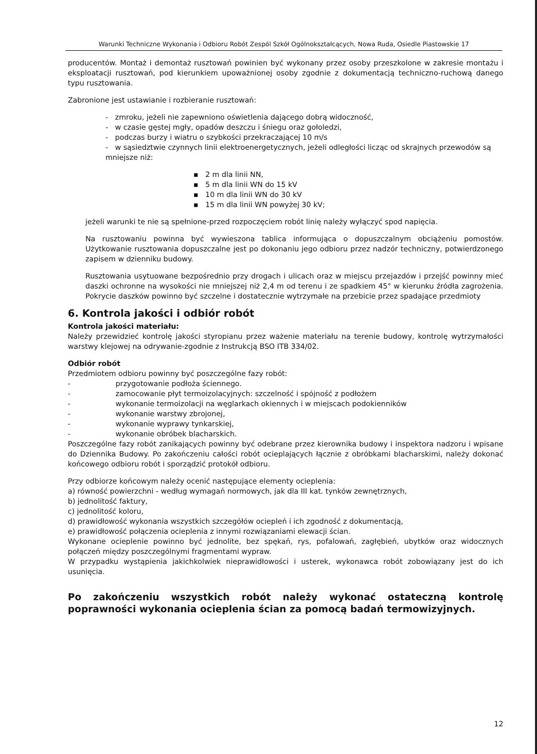Warunki Techniczne Wykonania i Odbioru Robót Zespól Szkół Ogólnokształcących, Nowa Ruda, Osiedle Piastowskie 17
producentów. Montaż i demontaż rusztowań powinien być wykonany przez osoby przeszkolone w zakresie montażu i eksploatacji rusztowań, pod kierunkiem upoważnionej osoby zgodnie z dokumentacją techniczno-ruchową danego typu rusztowania.
Zabronione jest ustawianie i rozbieranie rusztowań:
- zmroku, jeżeli nie zapewniono oświetlenia dającego dobrą widoczność,
- w czasie gęstej mgły, opadów deszczu i śniegu oraz gołoledzi,
- podczas burzy i wiatru o szybkości przekraczającej 10 m/s
- w sąsiedztwie czynnych linii elektroenergetycznych, jeżeli odległości licząc od skrajnych przewodów są mniejsze niż:
▪ 2 m dla linii NN,
▪ 5 m dla linii WN do 15 kV
▪ 10 m dla linii WN do 30 kV
▪ 15 m dla linii WN powyżej 30 kV;
jeżeli warunki te nie są spełnione-przed rozpoczęciem robót linię należy wyłączyć spod napięcia.
Na rusztowaniu powinna być wywieszona tablica informująca o dopuszczalnym obciążeniu pomostów. Użytkowanie rusztowania dopuszczalne jest po dokonaniu jego odbioru przez nadzór techniczny, potwierdzonego zapisem w dzienniku budowy.
Rusztowania usytuowane bezpośrednio przy drogach i ulicach oraz w miejscu przejazdów i przejść powinny mieć daszki ochronne na wysokości nie mniejszej niż 2,4 m od terenu i ze spadkiem 45° w kierunku źródła zagrożenia. Pokrycie daszków powinno być szczelne i dostatecznie wytrzymałe na przebicie przez spadające przedmioty
6. Kontrola jakości i odbiór robót
Kontrola jakości materiału:
Należy przewidzieć kontrolę jakości styropianu przez ważenie materiału na terenie budowy, kontrolę wytrzymałości warstwy klejowej na odrywanie-zgodnie z Instrukcją BSO ITB 334/02.
Odbiór robót
Przedmiotem odbioru powinny być poszczególne fazy robót:
- przygotowanie podłoża ściennego.
- zamocowanie płyt termoizolacyjnych: szczelność i spójność z podłożem
- wykonanie termoizolacji na węglarkach okiennych i w miejscach podokienników
- wykonanie warstwy zbrojonej,
- wykonanie wyprawy tynkarskiej,
- wykonanie obróbek blacharskich.
Poszczególne fazy robót zanikających powinny być odebrane przez kierownika budowy i inspektora nadzoru i wpisane do Dziennika Budowy. Po zakończeniu całości robót ocieplających łącznie z obróbkami blacharskimi, należy dokonać końcowego odbioru robót i sporządzić protokół odbioru.
Przy odbiorze końcowym należy ocenić następujące elementy ocieplenia:
a) równość powierzchni - według wymagań normowych, jak dla III kat. tynków zewnętrznych,
b) jednolitość faktury,
c) jednolitość koloru,
d) prawidłowość wykonania wszystkich szczegółów ociepleń i ich zgodność z dokumentacją,
e) prawidłowość połączenia ocieplenia z innymi rozwiązaniami elewacji ścian.
Wykonane ocieplenie powinno być jednolite, bez spękań, rys, pofalowań, zagłębień, ubytków oraz widocznych połączeń między poszczególnymi fragmentami wypraw.
W przypadku wystąpienia jakichkolwiek nieprawidłowości i usterek, wykonawca robót zobowiązany jest do ich usunięcia.
Po zakończeniu wszystkich robót należy wykonać ostateczną kontrolę poprawności wykonania ocieplenia ścian za pomocą badań termowizyjnych.
12